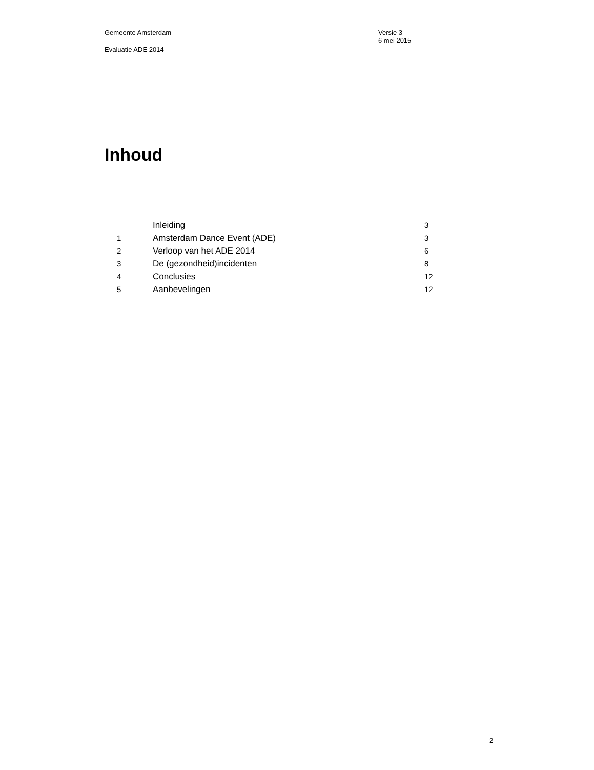Gemeente Amsterdam
Evaluatie ADE 2014
Versie 3
6 mei 2015
Inhoud
| | Inleiding | 3 |
| 1 | Amsterdam Dance Event (ADE) | 3 |
| 2 | Verloop van het ADE 2014 | 6 |
| 3 | De (gezondheid)incidenten | 8 |
| 4 | Conclusies | 12 |
| 5 | Aanbevelingen | 12 |
2